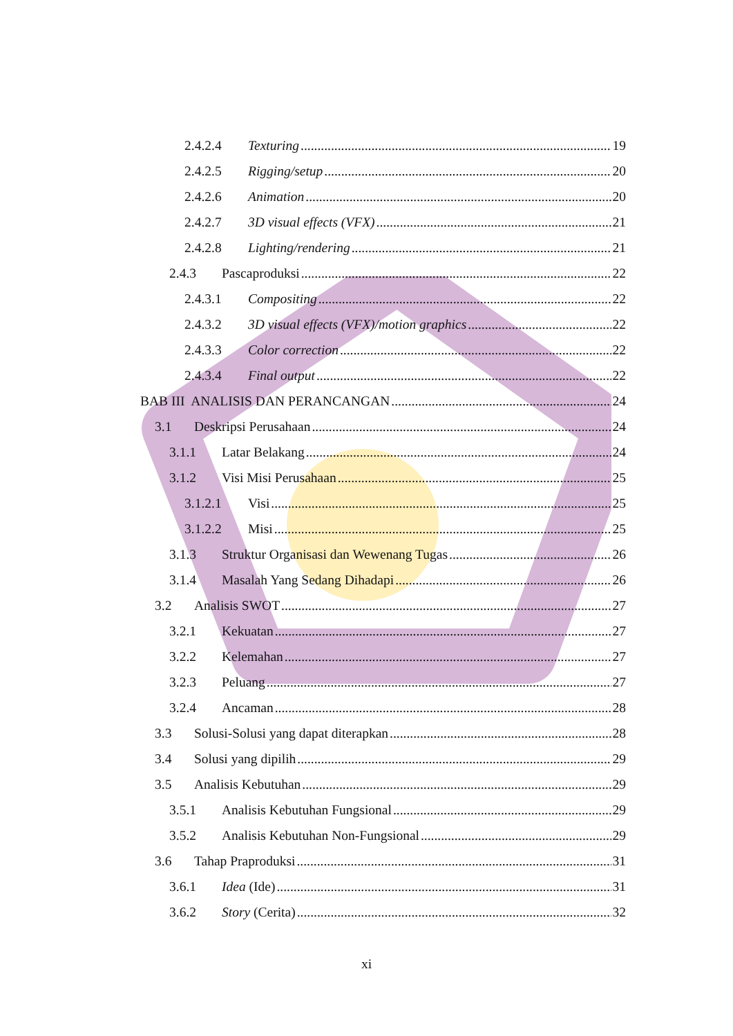2.4.2.4 Texturing 19
2.4.2.5 Rigging/setup 20
2.4.2.6 Animation 20
2.4.2.7 3D visual effects (VFX) 21
2.4.2.8 Lighting/rendering 21
2.4.3 Pascaproduksi 22
2.4.3.1 Compositing 22
2.4.3.2 3D visual effects (VFX)/motion graphics 22
2.4.3.3 Color correction 22
2.4.3.4 Final output 22
BAB III ANALISIS DAN PERANCANGAN 24
3.1 Deskripsi Perusahaan 24
3.1.1 Latar Belakang 24
3.1.2 Visi Misi Perusahaan 25
3.1.2.1 Visi 25
3.1.2.2 Misi 25
3.1.3 Struktur Organisasi dan Wewenang Tugas 26
3.1.4 Masalah Yang Sedang Dihadapi 26
3.2 Analisis SWOT 27
3.2.1 Kekuatan 27
3.2.2 Kelemahan 27
3.2.3 Peluang 27
3.2.4 Ancaman 28
3.3 Solusi-Solusi yang dapat diterapkan 28
3.4 Solusi yang dipilih 29
3.5 Analisis Kebutuhan 29
3.5.1 Analisis Kebutuhan Fungsional 29
3.5.2 Analisis Kebutuhan Non-Fungsional 29
3.6 Tahap Praproduksi 31
3.6.1 Idea (Ide) 31
3.6.2 Story (Cerita) 32
xi